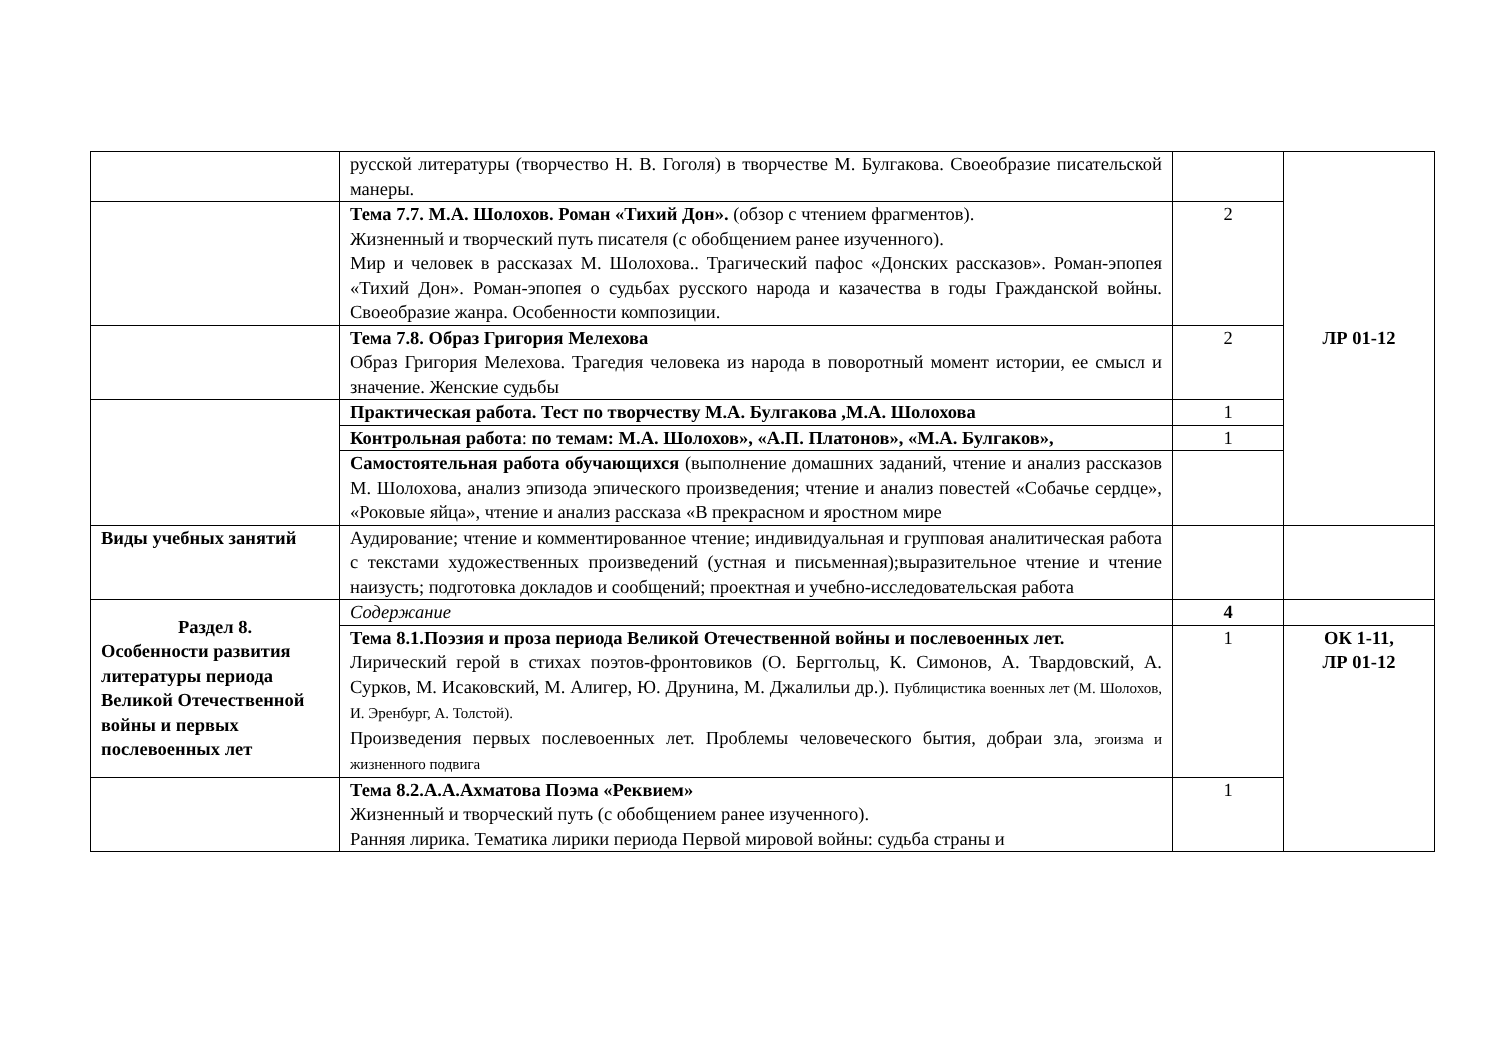| | русской литературы (творчество Н. В. Гоголя) в творчестве М. Булгакова. Своеобразие писательской манеры. | | ЛР 01-12 |
| | Тема 7.7. М.А. Шолохов. Роман «Тихий Дон». (обзор с чтением фрагментов). Жизненный и творческий путь писателя (с обобщением ранее изученного). Мир и человек в рассказах М. Шолохова.. Трагический пафос «Донских рассказов». Роман-эпопея «Тихий Дон». Роман-эпопея о судьбах русского народа и казачества в годы Гражданской войны. Своеобразие жанра. Особенности композиции. | 2 | |
| | Тема 7.8. Образ Григория Мелехова Образ Григория Мелехова. Трагедия человека из народа в поворотный момент истории, ее смысл и значение. Женские судьбы | 2 | |
| | Практическая работа. Тест по творчеству М.А. Булгакова ,М.А. Шолохова | 1 | |
| | Контрольная работа : по темам: М.А. Шолохов», «А.П. Платонов», «М.А. Булгаков», | 1 | |
| | Самостоятельная работа обучающихся (выполнение домашних заданий, чтение и анализ рассказов М. Шолохова, анализ эпизода эпического произведения; чтение и анализ повестей «Собачье сердце», «Роковые яйца», чтение и анализ рассказа «В прекрасном и яростном мире | | |
| Виды учебных занятий | Аудирование; чтение и комментированное чтение; индивидуальная и групповая аналитическая работа с текстами художественных произведений (устная и письменная);выразительное чтение и чтение наизусть; подготовка докладов и сообщений; проектная и учебно-исследовательская работа | | |
| Раздел 8. Особенности развития литературы периода Великой Отечественной войны и первых послевоенных лет | Содержание | 4 | |
| | Тема 8.1.Поэзия и проза периода Великой Отечественной войны и послевоенных лет. Лирический герой в стихах поэтов-фронтовиков (О. Берггольц, К. Симонов, А. Твардовский, А. Сурков, М. Исаковский, М. Алигер, Ю. Друнина, М. Джалильи др.). Публицистика военных лет (М. Шолохов, И. Эренбург, А. Толстой). Произведения первых послевоенных лет. Проблемы человеческого бытия, добраи зла, эгоизма и жизненного подвига | 1 | ОК 1-11, ЛР 01-12 |
| | Тема 8.2.А.А.Ахматова Поэма «Реквием» Жизненный и творческий путь (с обобщением ранее изученного). Ранняя лирика. Тематика лирики периода Первой мировой войны: судьба страны и | 1 | |